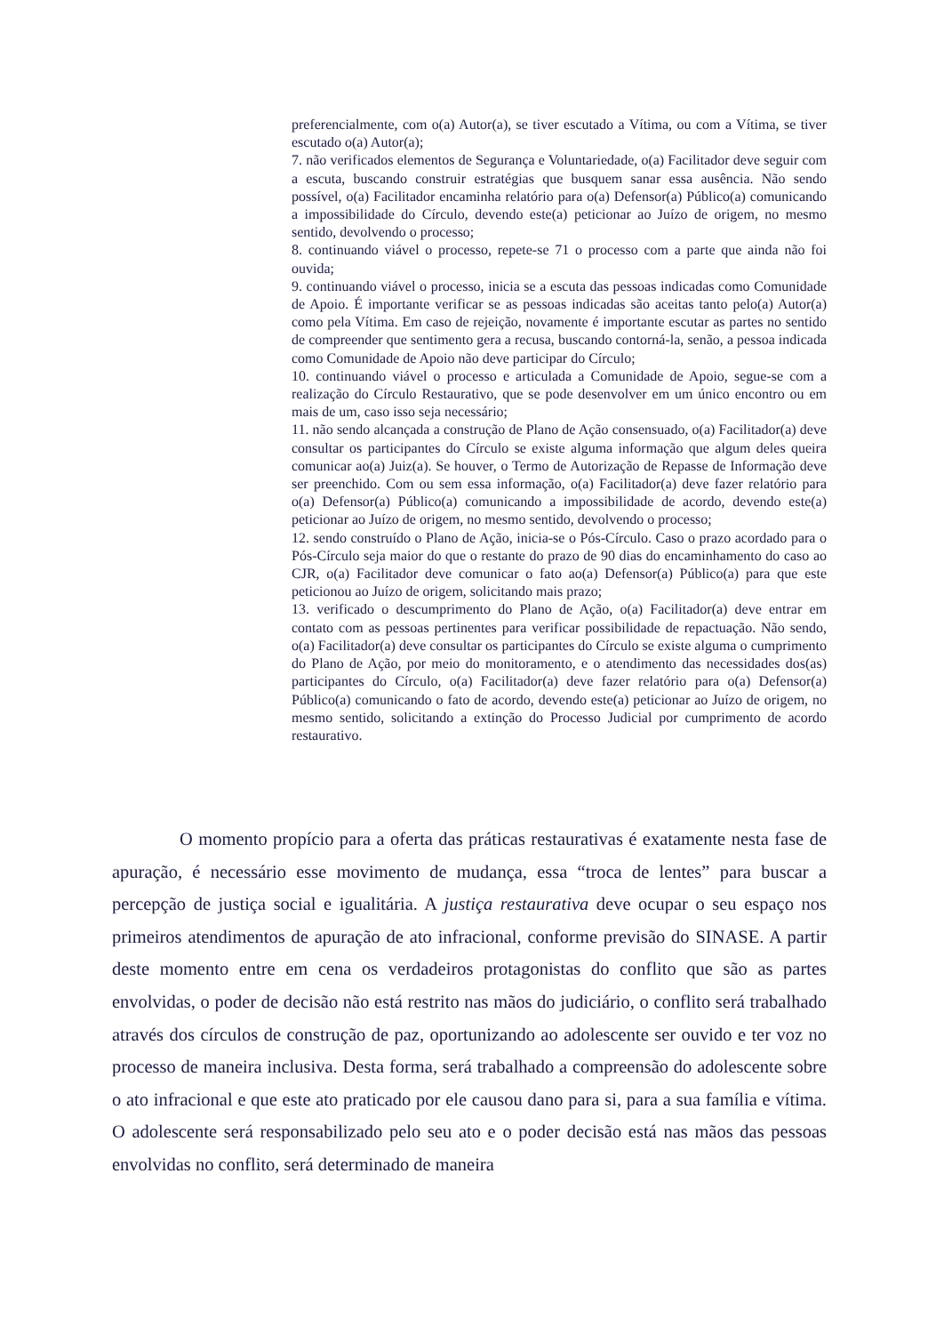preferencialmente, com o(a) Autor(a), se tiver escutado a Vítima, ou com a Vítima, se tiver escutado o(a) Autor(a);
7. não verificados elementos de Segurança e Voluntariedade, o(a) Facilitador deve seguir com a escuta, buscando construir estratégias que busquem sanar essa ausência. Não sendo possível, o(a) Facilitador encaminha relatório para o(a) Defensor(a) Público(a) comunicando a impossibilidade do Círculo, devendo este(a) peticionar ao Juízo de origem, no mesmo sentido, devolvendo o processo;
8. continuando viável o processo, repete-se 71 o processo com a parte que ainda não foi ouvida;
9. continuando viável o processo, inicia se a escuta das pessoas indicadas como Comunidade de Apoio. É importante verificar se as pessoas indicadas são aceitas tanto pelo(a) Autor(a) como pela Vítima. Em caso de rejeição, novamente é importante escutar as partes no sentido de compreender que sentimento gera a recusa, buscando contorná-la, senão, a pessoa indicada como Comunidade de Apoio não deve participar do Círculo;
10. continuando viável o processo e articulada a Comunidade de Apoio, segue-se com a realização do Círculo Restaurativo, que se pode desenvolver em um único encontro ou em mais de um, caso isso seja necessário;
11. não sendo alcançada a construção de Plano de Ação consensuado, o(a) Facilitador(a) deve consultar os participantes do Círculo se existe alguma informação que algum deles queira comunicar ao(a) Juiz(a). Se houver, o Termo de Autorização de Repasse de Informação deve ser preenchido. Com ou sem essa informação, o(a) Facilitador(a) deve fazer relatório para o(a) Defensor(a) Público(a) comunicando a impossibilidade de acordo, devendo este(a) peticionar ao Juízo de origem, no mesmo sentido, devolvendo o processo;
12. sendo construído o Plano de Ação, inicia-se o Pós-Círculo. Caso o prazo acordado para o Pós-Círculo seja maior do que o restante do prazo de 90 dias do encaminhamento do caso ao CJR, o(a) Facilitador deve comunicar o fato ao(a) Defensor(a) Público(a) para que este peticionou ao Juízo de origem, solicitando mais prazo;
13. verificado o descumprimento do Plano de Ação, o(a) Facilitador(a) deve entrar em contato com as pessoas pertinentes para verificar possibilidade de repactuação. Não sendo, o(a) Facilitador(a) deve consultar os participantes do Círculo se existe alguma o cumprimento do Plano de Ação, por meio do monitoramento, e o atendimento das necessidades dos(as) participantes do Círculo, o(a) Facilitador(a) deve fazer relatório para o(a) Defensor(a) Público(a) comunicando o fato de acordo, devendo este(a) peticionar ao Juízo de origem, no mesmo sentido, solicitando a extinção do Processo Judicial por cumprimento de acordo restaurativo.
O momento propício para a oferta das práticas restaurativas é exatamente nesta fase de apuração, é necessário esse movimento de mudança, essa “troca de lentes” para buscar a percepção de justiça social e igualitária. A justiça restaurativa deve ocupar o seu espaço nos primeiros atendimentos de apuração de ato infracional, conforme previsão do SINASE. A partir deste momento entre em cena os verdadeiros protagonistas do conflito que são as partes envolvidas, o poder de decisão não está restrito nas mãos do judiciário, o conflito será trabalhado através dos círculos de construção de paz, oportunizando ao adolescente ser ouvido e ter voz no processo de maneira inclusiva. Desta forma, será trabalhado a compreensão do adolescente sobre o ato infracional e que este ato praticado por ele causou dano para si, para a sua família e vítima. O adolescente será responsabilizado pelo seu ato e o poder decisão está nas mãos das pessoas envolvidas no conflito, será determinado de maneira